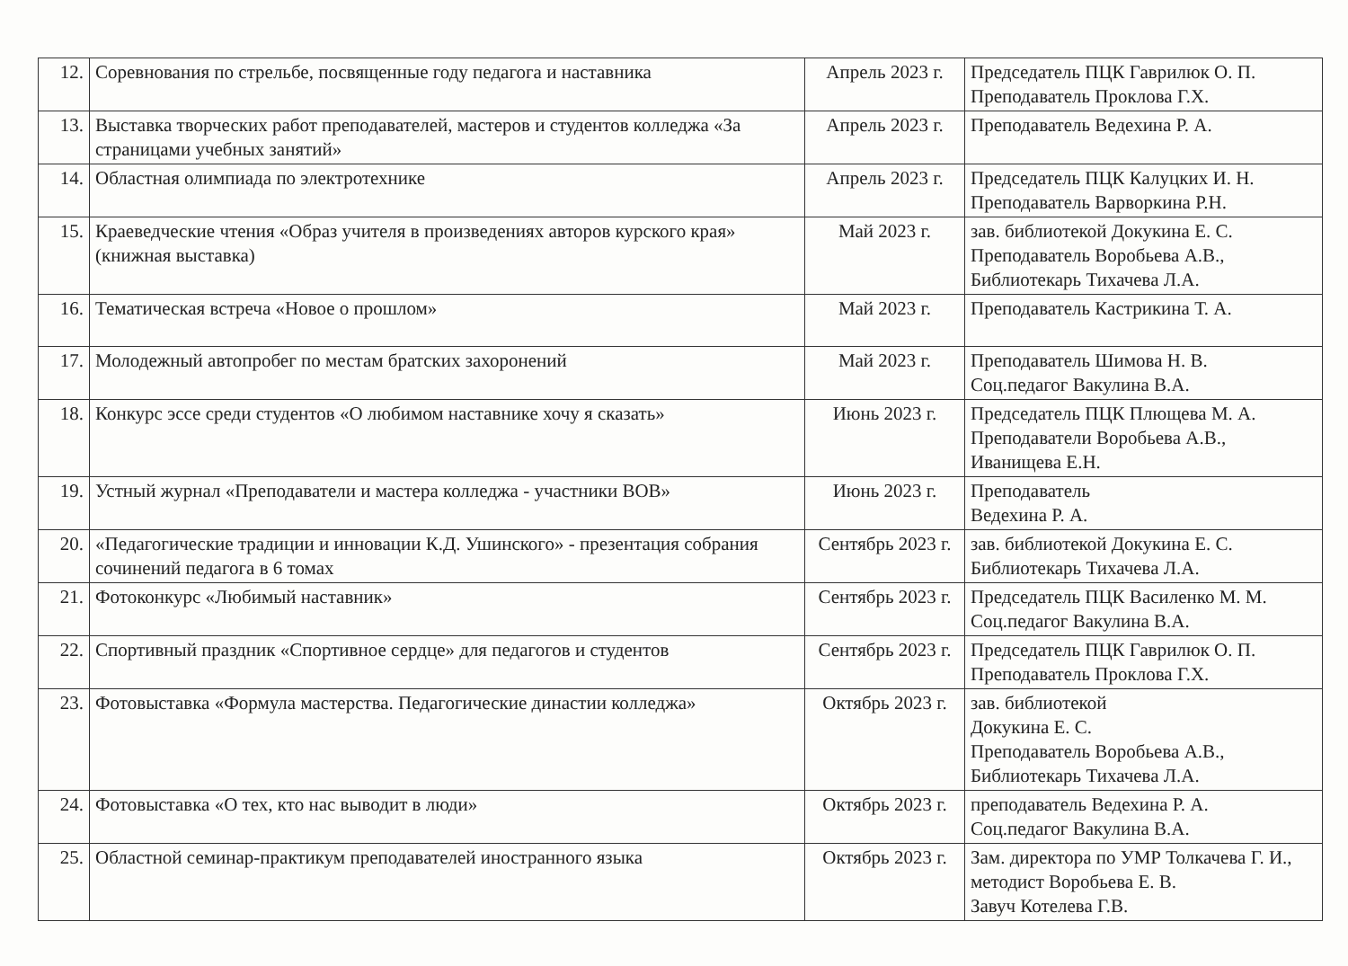| 12. | Соревнования по стрельбе, посвященные году педагога и наставника | Апрель 2023 г. | Председатель ПЦК Гаврилюк О. П. Преподаватель Проклова Г.Х. |
| 13. | Выставка творческих работ преподавателей, мастеров и студентов колледжа «За страницами учебных занятий» | Апрель 2023 г. | Преподаватель Ведехина Р. А. |
| 14. | Областная олимпиада по электротехнике | Апрель 2023 г. | Председатель ПЦК Калуцких И. Н. Преподаватель Варворкина Р.Н. |
| 15. | Краеведческие чтения «Образ учителя в произведениях авторов курского края» (книжная выставка) | Май 2023 г. | зав. библиотекой Докукина Е. С. Преподаватель Воробьева А.В., Библиотекарь Тихачева Л.А. |
| 16. | Тематическая встреча «Новое о прошлом» | Май 2023 г. | Преподаватель Кастрикина Т. А. |
| 17. | Молодежный автопробег по местам братских захоронений | Май 2023 г. | Преподаватель Шимова Н. В. Соц.педагог Вакулина В.А. |
| 18. | Конкурс эссе среди студентов «О любимом наставнике хочу я сказать» | Июнь 2023 г. | Председатель ПЦК Плющева М. А. Преподаватели Воробьева А.В., Иванищева Е.Н. |
| 19. | Устный журнал «Преподаватели и мастера колледжа - участники ВОВ» | Июнь 2023 г. | Преподаватель Ведехина Р. А. |
| 20. | «Педагогические традиции и инновации К.Д. Ушинского» - презентация собрания сочинений педагога в 6 томах | Сентябрь 2023 г. | зав. библиотекой Докукина Е. С. Библиотекарь Тихачева Л.А. |
| 21. | Фотоконкурс «Любимый наставник» | Сентябрь 2023 г. | Председатель ПЦК Василенко М. М. Соц.педагог Вакулина В.А. |
| 22. | Спортивный праздник «Спортивное сердце» для педагогов и студентов | Сентябрь 2023 г. | Председатель ПЦК Гаврилюк О. П. Преподаватель Проклова Г.Х. |
| 23. | Фотовыставка «Формула мастерства. Педагогические династии колледжа» | Октябрь 2023 г. | зав. библиотекой Докукина Е. С. Преподаватель Воробьева А.В., Библиотекарь Тихачева Л.А. |
| 24. | Фотовыставка «О тех, кто нас выводит в люди» | Октябрь 2023 г. | преподаватель Ведехина Р. А. Соц.педагог Вакулина В.А. |
| 25. | Областной семинар-практикум преподавателей иностранного языка | Октябрь 2023 г. | Зам. директора по УМР Толкачева Г. И., методист Воробьева Е. В. Завуч Котелева Г.В. |